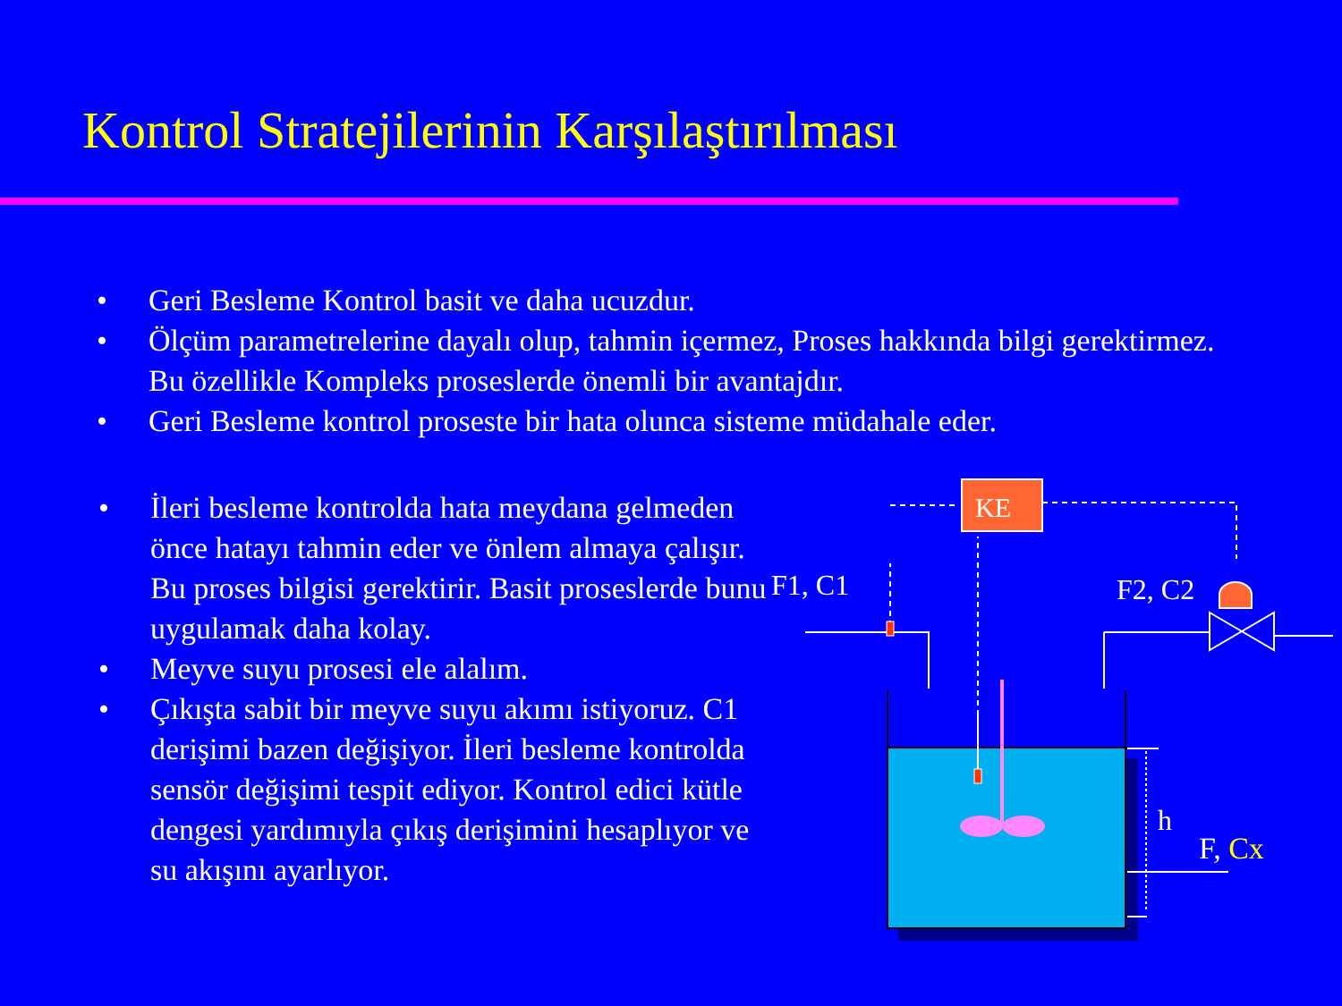Kontrol Stratejilerinin Karşılaştırılması
• Geri Besleme Kontrol basit ve daha ucuzdur.
• Ölçüm parametrelerine dayalı olup, tahmin içermez, Proses hakkında bilgi gerektirmez. Bu özellikle Kompleks proseslerde önemli bir avantajdır.
• Geri Besleme kontrol proseste bir hata olunca sisteme müdahale eder.
• İleri besleme kontrolda hata meydana gelmeden önce hatayı tahmin eder ve önlem almaya çalışır. Bu proses bilgisi gerektirir. Basit proseslerde bunu uygulamak daha kolay.
• Meyve suyu prosesi ele alalım.
• Çıkışta sabit bir meyve suyu akımı istiyoruz. C1 derişimi bazen değişiyor. İleri besleme kontrolda sensör değişimi tespit ediyor. Kontrol edici kütle dengesi yardımıyla çıkış derişimini hesaplıyor ve su akışını ayarlıyor.
KE
F1, C1
F2, C2
h
F, Cx